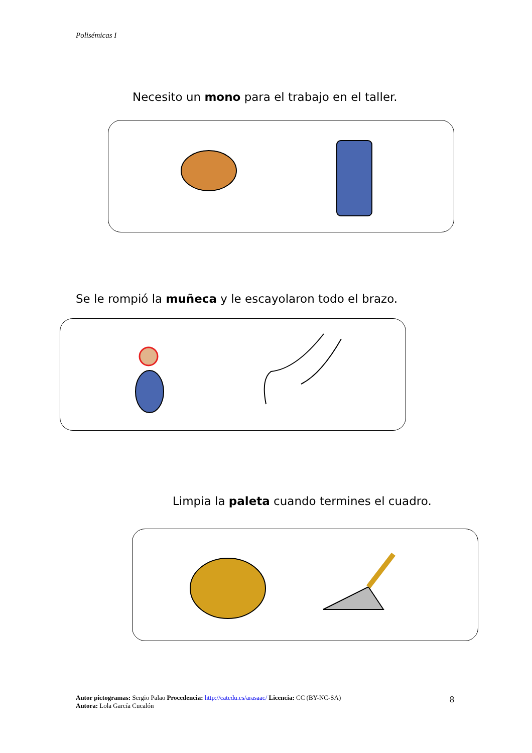Polisémicas I
Necesito un mono para el trabajo en el taller.
Se le rompió la muñeca y le escayolaron todo el brazo.
Limpia la paleta cuando termines el cuadro.
Autor pictogramas: Sergio Palao Procedencia: http://catedu.es/arasaac/ Licencia: CC (BY-NC-SA)
Autora: Lola García Cucalón
8